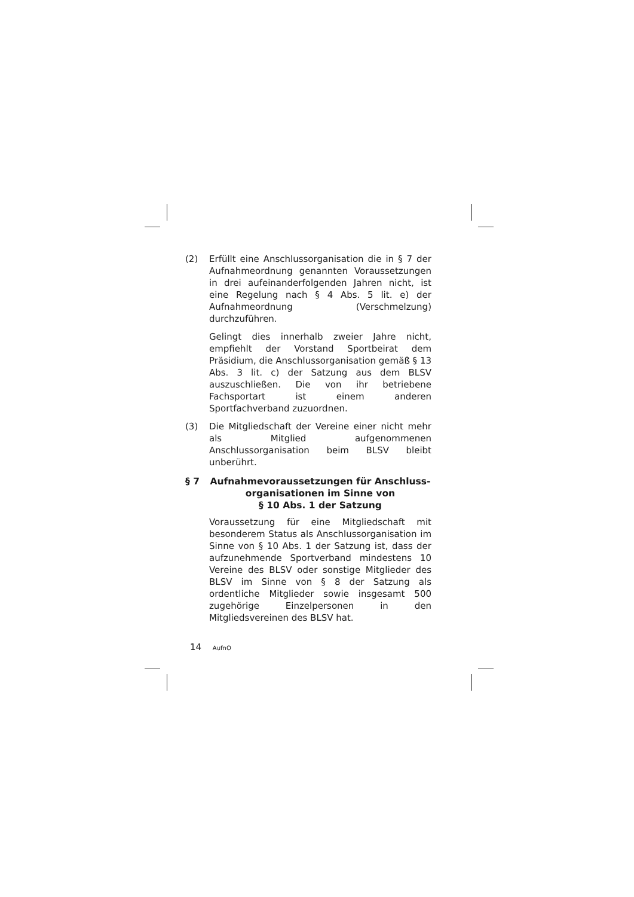(2) Erfüllt eine Anschlussorganisation die in § 7 der Aufnahmeordnung genannten Voraussetzungen in drei aufeinanderfolgenden Jahren nicht, ist eine Regelung nach § 4 Abs. 5 lit. e) der Aufnahmeordnung (Verschmelzung) durchzuführen.
Gelingt dies innerhalb zweier Jahre nicht, empfiehlt der Vorstand Sportbeirat dem Präsidium, die Anschlussorganisation gemäß § 13 Abs. 3 lit. c) der Satzung aus dem BLSV auszuschließen. Die von ihr betriebene Fachsportart ist einem anderen Sportfachverband zuzuordnen.
(3) Die Mitgliedschaft der Vereine einer nicht mehr als Mitglied aufgenommenen Anschlussorganisation beim BLSV bleibt unberührt.
§ 7 Aufnahmevoraussetzungen für Anschluss-organisationen im Sinne von
§ 10 Abs. 1 der Satzung
Voraussetzung für eine Mitgliedschaft mit besonderem Status als Anschlussorganisation im Sinne von § 10 Abs. 1 der Satzung ist, dass der aufzunehmende Sportverband mindestens 10 Vereine des BLSV oder sonstige Mitglieder des BLSV im Sinne von § 8 der Satzung als ordentliche Mitglieder sowie insgesamt 500 zugehörige Einzelpersonen in den Mitgliedsvereinen des BLSV hat.
14 AufnO